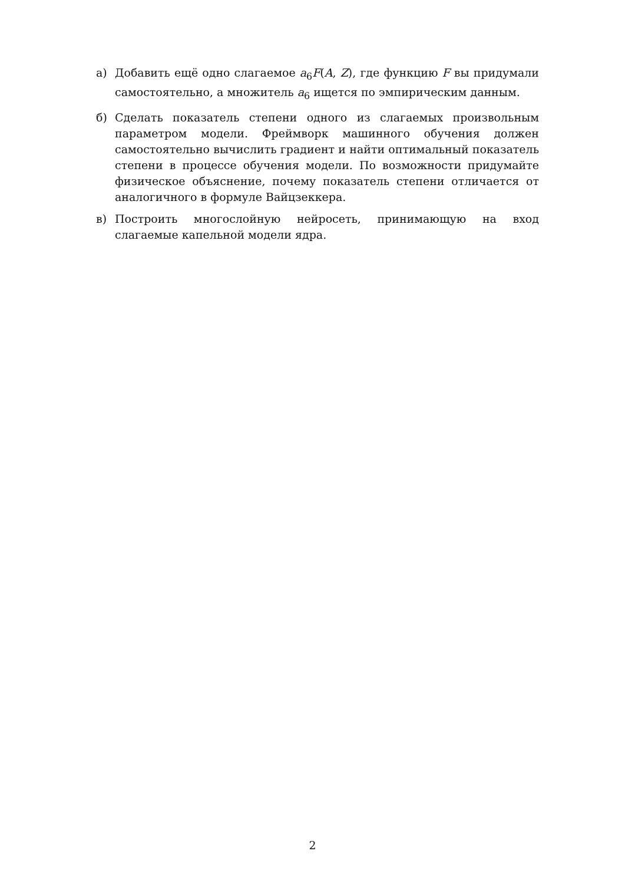а) Добавить ещё одно слагаемое a<sub>6</sub>F(A, Z), где функцию F вы придумали самостоятельно, а множитель a<sub>6</sub> ищется по эмпирическим данным.
б) Сделать показатель степени одного из слагаемых произвольным параметром модели. Фреймворк машинного обучения должен самостоятельно вычислить градиент и найти оптимальный показатель степени в процессе обучения модели. По возможности придумайте физическое объяснение, почему показатель степени отличается от аналогичного в формуле Вайцзеккера.
в) Построить многослойную нейросеть, принимающую на вход слагаемые капельной модели ядра.
2